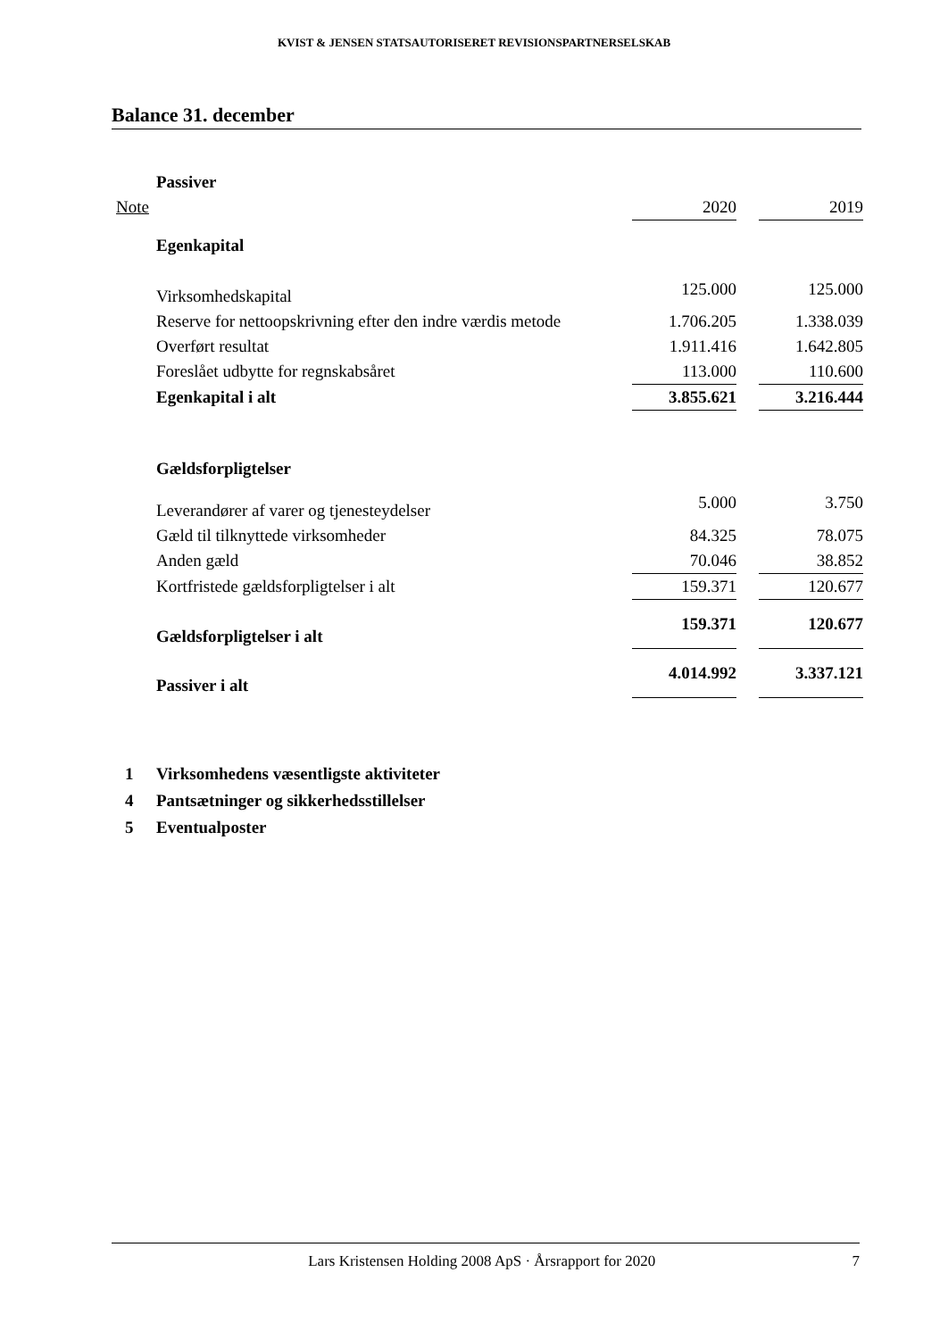KVIST & JENSEN STATSAUTORISERET REVISIONSPARTNERSELSKAB
Balance 31. december
| | Passiver | | | |
| Note | | 2020 | | 2019 |
| | Egenkapital | | | |
| | Virksomhedskapital | 125.000 | | 125.000 |
| | Reserve for nettoopskrivning efter den indre værdis metode | 1.706.205 | | 1.338.039 |
| | Overført resultat | 1.911.416 | | 1.642.805 |
| | Foreslået udbytte for regnskabsåret | 113.000 | | 110.600 |
| | Egenkapital i alt | 3.855.621 | | 3.216.444 |
| | Gældsforpligtelser | | | |
| | Leverandører af varer og tjenesteydelser | 5.000 | | 3.750 |
| | Gæld til tilknyttede virksomheder | 84.325 | | 78.075 |
| | Anden gæld | 70.046 | | 38.852 |
| | Kortfristede gældsforpligtelser i alt | 159.371 | | 120.677 |
| | Gældsforpligtelser i alt | 159.371 | | 120.677 |
| | Passiver i alt | 4.014.992 | | 3.337.121 |
1 Virksomhedens væsentligste aktiviteter
4 Pantsætninger og sikkerhedsstillelser
5 Eventualposter
Lars Kristensen Holding 2008 ApS · Årsrapport for 2020
7